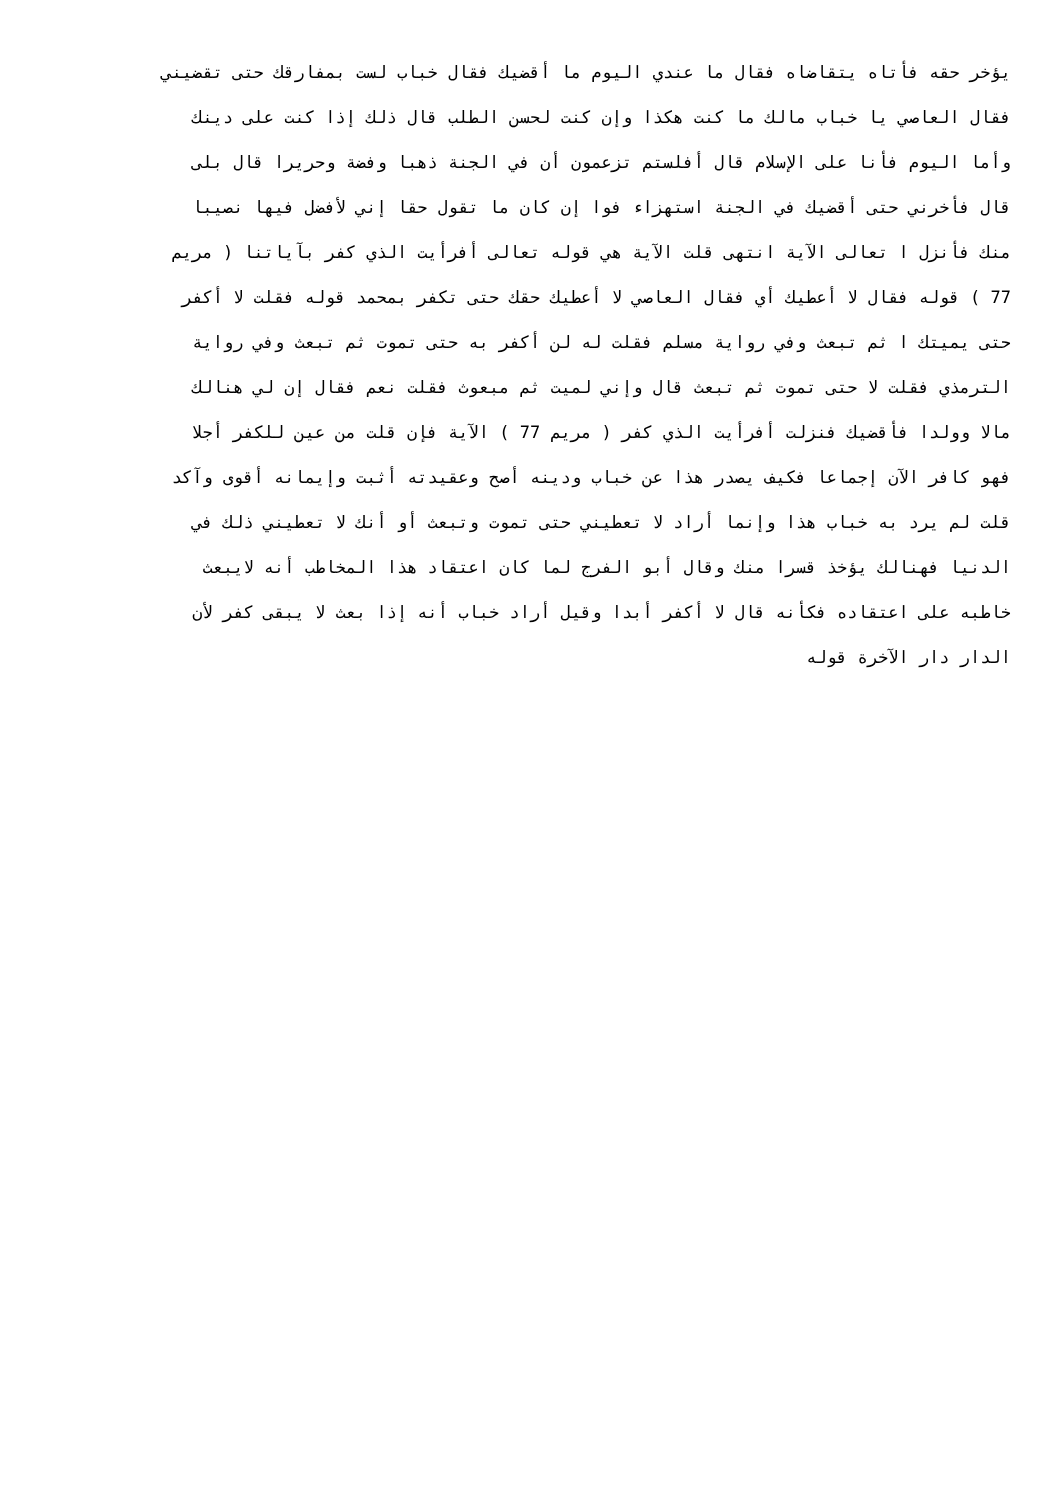يؤخر حقه فأتاه يتقاضاه فقال ما عندي اليوم ما أقضيك فقال خباب لست بمفارقك حتى تقضيني
فقال العاصي يا خباب مالك ما كنت هكذا وإن كنت لحسن الطلب قال ذلك إذا كنت على دينك
وأما اليوم فأنا على الإسلام قال أفلستم تزعمون أن في الجنة ذهبا وفضة وحريرا قال بلى
قال فأخرني حتى أقضيك في الجنة استهزاء فوا إن كان ما تقول حقا إني لأفضل فيها نصيبا
منك فأنزل ا تعالى الآية انتهى قلت الآية هي قوله تعالى أفرأيت الذي كفر بآياتنا ( مريم
77 ) قوله فقال لا أعطيك أي فقال العاصي لا أعطيك حقك حتى تكفر بمحمد قوله فقلت لا أكفر
حتى يميتك ا ثم تبعث وفي رواية مسلم فقلت له لن أكفر به حتى تموت ثم تبعث وفي رواية
الترمذي فقلت لا حتى تموت ثم تبعث قال وإني لميت ثم مبعوث فقلت نعم فقال إن لي هنالك
مالا وولدا فأقضيك فنزلت أفرأيت الذي كفر ( مريم 77 ) الآية فإن قلت من عين للكفر أجلا
فهو كافر الآن إجماعا فكيف يصدر هذا عن خباب ودينه أصح وعقيدته أثبت وإيمانه أقوى وآكد
قلت لم يرد به خباب هذا وإنما أراد لا تعطيني حتى تموت وتبعث أو أنك لا تعطيني ذلك في
الدنيا فهنالك يؤخذ قسرا منك وقال أبو الفرج لما كان اعتقاد هذا المخاطب أنه لايبعث
خاطبه على اعتقاده فكأنه قال لا أكفر أبدا وقيل أراد خباب أنه إذا بعث لا يبقى كفر لأن
الدار دار الآخرة قوله